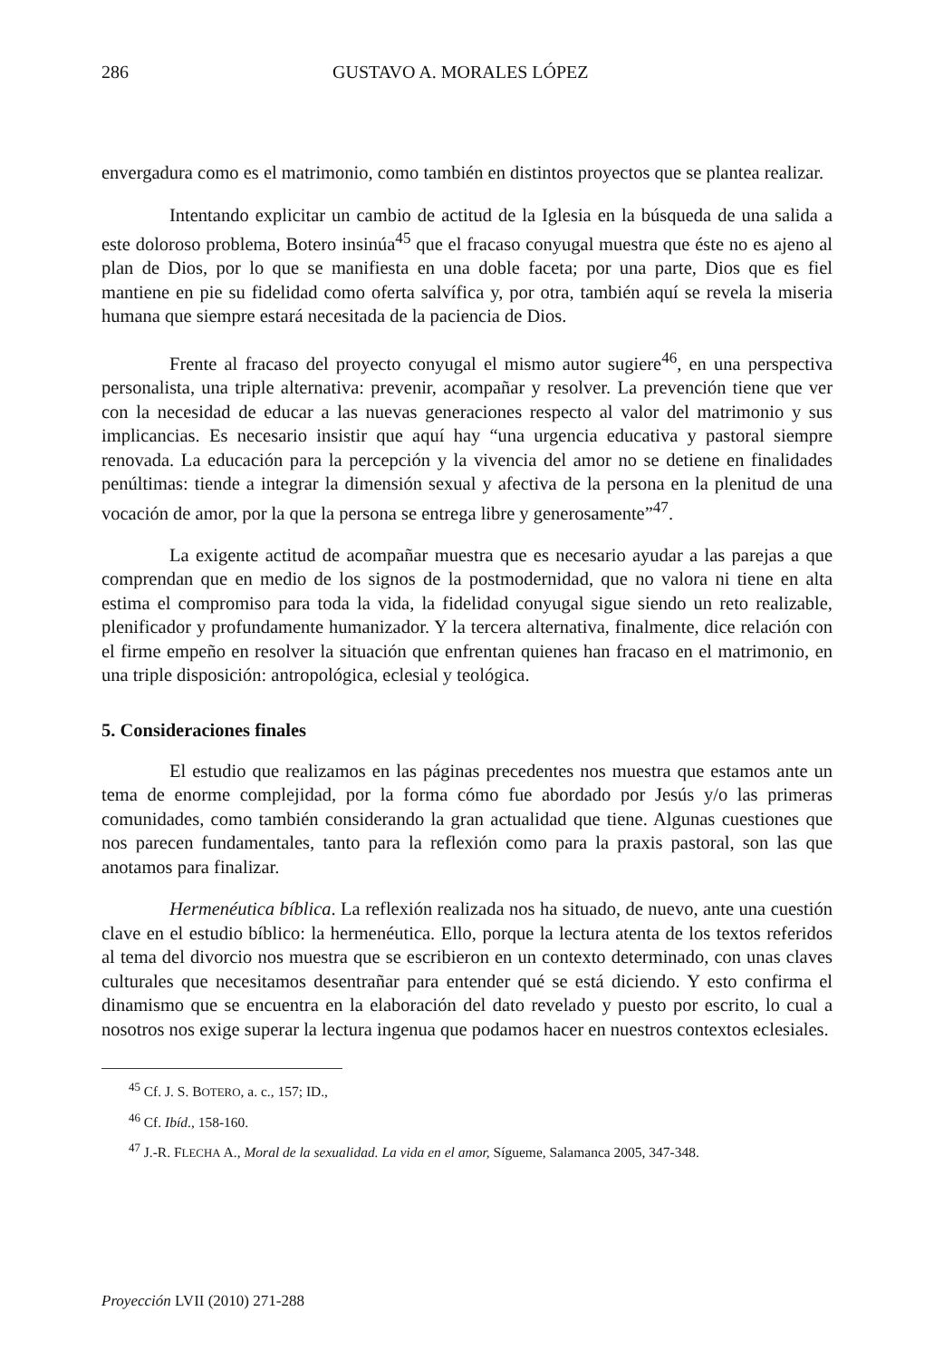286 GUSTAVO A. MORALES LÓPEZ
envergadura como es el matrimonio, como también en distintos proyectos que se plantea realizar.
Intentando explicitar un cambio de actitud de la Iglesia en la búsqueda de una salida a este doloroso problema, Botero insinúa<sup>45</sup> que el fracaso conyugal muestra que éste no es ajeno al plan de Dios, por lo que se manifiesta en una doble faceta; por una parte, Dios que es fiel mantiene en pie su fidelidad como oferta salvífica y, por otra, también aquí se revela la miseria humana que siempre estará necesitada de la paciencia de Dios.
Frente al fracaso del proyecto conyugal el mismo autor sugiere<sup>46</sup>, en una perspectiva personalista, una triple alternativa: prevenir, acompañar y resolver. La prevención tiene que ver con la necesidad de educar a las nuevas generaciones respecto al valor del matrimonio y sus implicancias. Es necesario insistir que aquí hay “una urgencia educativa y pastoral siempre renovada. La educación para la percepción y la vivencia del amor no se detiene en finalidades penúltimas: tiende a integrar la dimensión sexual y afectiva de la persona en la plenitud de una vocación de amor, por la que la persona se entrega libre y generosamente”<sup>47</sup>.
La exigente actitud de acompañar muestra que es necesario ayudar a las parejas a que comprendan que en medio de los signos de la postmodernidad, que no valora ni tiene en alta estima el compromiso para toda la vida, la fidelidad conyugal sigue siendo un reto realizable, plenificador y profundamente humanizador. Y la tercera alternativa, finalmente, dice relación con el firme empeño en resolver la situación que enfrentan quienes han fracaso en el matrimonio, en una triple disposición: antropológica, eclesial y teológica.
5. Consideraciones finales
El estudio que realizamos en las páginas precedentes nos muestra que estamos ante un tema de enorme complejidad, por la forma cómo fue abordado por Jesús y/o las primeras comunidades, como también considerando la gran actualidad que tiene. Algunas cuestiones que nos parecen fundamentales, tanto para la reflexión como para la praxis pastoral, son las que anotamos para finalizar.
Hermenéutica bíblica. La reflexión realizada nos ha situado, de nuevo, ante una cuestión clave en el estudio bíblico: la hermenéutica. Ello, porque la lectura atenta de los textos referidos al tema del divorcio nos muestra que se escribieron en un contexto determinado, con unas claves culturales que necesitamos desentrañar para entender qué se está diciendo. Y esto confirma el dinamismo que se encuentra en la elaboración del dato revelado y puesto por escrito, lo cual a nosotros nos exige superar la lectura ingenua que podamos hacer en nuestros contextos eclesiales.
<sup>45</sup> Cf. J. S. BOTERO, a. c., 157; ID.,
<sup>46</sup> Cf. Ibíd., 158-160.
<sup>47</sup> J.-R. FLECHA A., Moral de la sexualidad. La vida en el amor, Sígueme, Salamanca 2005, 347-348.
Proyección LVII (2010) 271-288